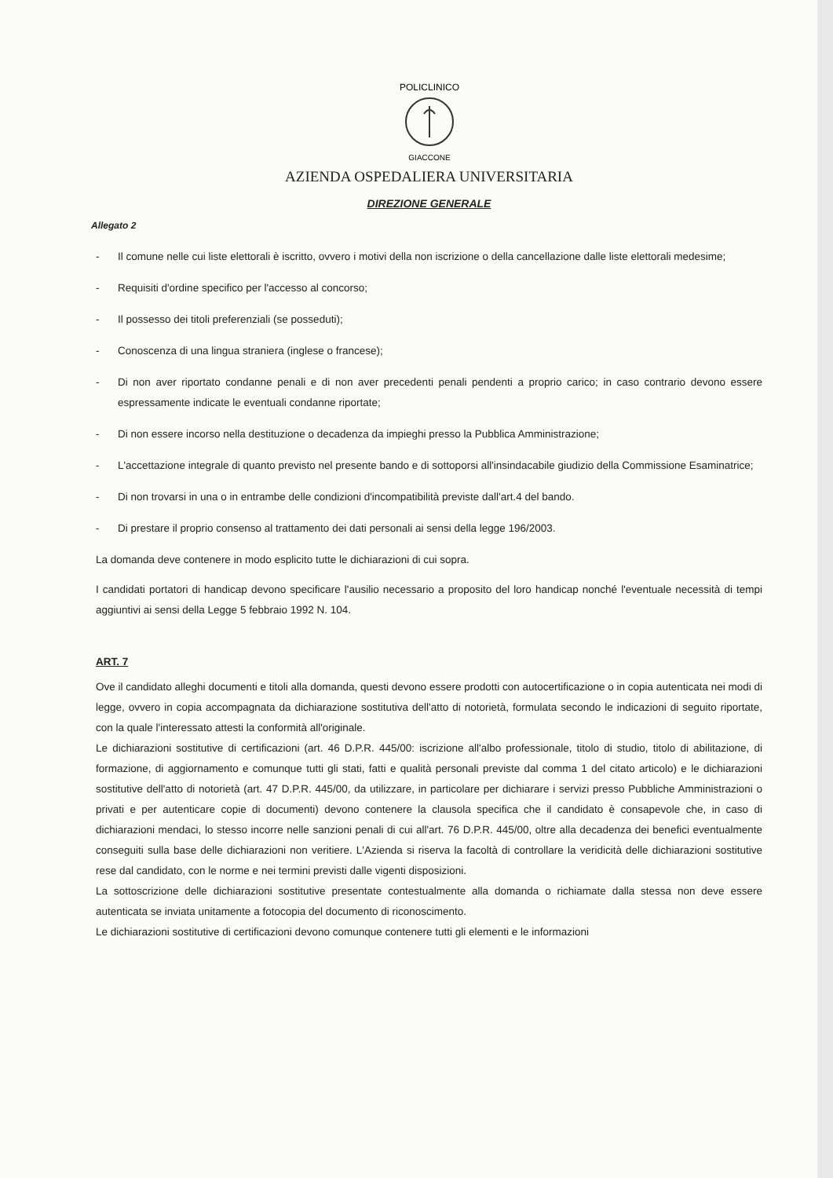POLICLINICO
GIACCONE
AZIENDA OSPEDALIERA UNIVERSITARIA
DIREZIONE GENERALE
Allegato 2
- Il comune nelle cui liste elettorali è iscritto, ovvero i motivi della non iscrizione o della cancellazione dalle liste elettorali medesime;
- Requisiti d'ordine specifico per l'accesso al concorso;
- Il possesso dei titoli preferenziali (se posseduti);
- Conoscenza di una lingua straniera (inglese o francese);
- Di non aver riportato condanne penali e di non aver precedenti penali pendenti a proprio carico; in caso contrario devono essere espressamente indicate le eventuali condanne riportate;
- Di non essere incorso nella destituzione o decadenza da impieghi presso la Pubblica Amministrazione;
- L'accettazione integrale di quanto previsto nel presente bando e di sottoporsi all'insindacabile giudizio della Commissione Esaminatrice;
- Di non trovarsi in una o in entrambe delle condizioni d'incompatibilità previste dall'art.4 del bando.
- Di prestare il proprio consenso al trattamento dei dati personali ai sensi della legge 196/2003.
La domanda deve contenere in modo esplicito tutte le dichiarazioni di cui sopra.
I candidati portatori di handicap devono specificare l'ausilio necessario a proposito del loro handicap nonché l'eventuale necessità di tempi aggiuntivi ai sensi della Legge 5 febbraio 1992 N. 104.
ART. 7
Ove il candidato alleghi documenti e titoli alla domanda, questi devono essere prodotti con autocertificazione o in copia autenticata nei modi di legge, ovvero in copia accompagnata da dichiarazione sostitutiva dell'atto di notorietà, formulata secondo le indicazioni di seguito riportate, con la quale l'interessato attesti la conformità all'originale.
Le dichiarazioni sostitutive di certificazioni (art. 46 D.P.R. 445/00: iscrizione all'albo professionale, titolo di studio, titolo di abilitazione, di formazione, di aggiornamento e comunque tutti gli stati, fatti e qualità personali previste dal comma 1 del citato articolo) e le dichiarazioni sostitutive dell'atto di notorietà (art. 47 D.P.R. 445/00, da utilizzare, in particolare per dichiarare i servizi presso Pubbliche Amministrazioni o privati e per autenticare copie di documenti) devono contenere la clausola specifica che il candidato è consapevole che, in caso di dichiarazioni mendaci, lo stesso incorre nelle sanzioni penali di cui all'art. 76 D.P.R. 445/00, oltre alla decadenza dei benefici eventualmente conseguiti sulla base delle dichiarazioni non veritiere. L'Azienda si riserva la facoltà di controllare la veridicità delle dichiarazioni sostitutive rese dal candidato, con le norme e nei termini previsti dalle vigenti disposizioni.
La sottoscrizione delle dichiarazioni sostitutive presentate contestualmente alla domanda o richiamate dalla stessa non deve essere autenticata se inviata unitamente a fotocopia del documento di riconoscimento.
Le dichiarazioni sostitutive di certificazioni devono comunque contenere tutti gli elementi e le informazioni